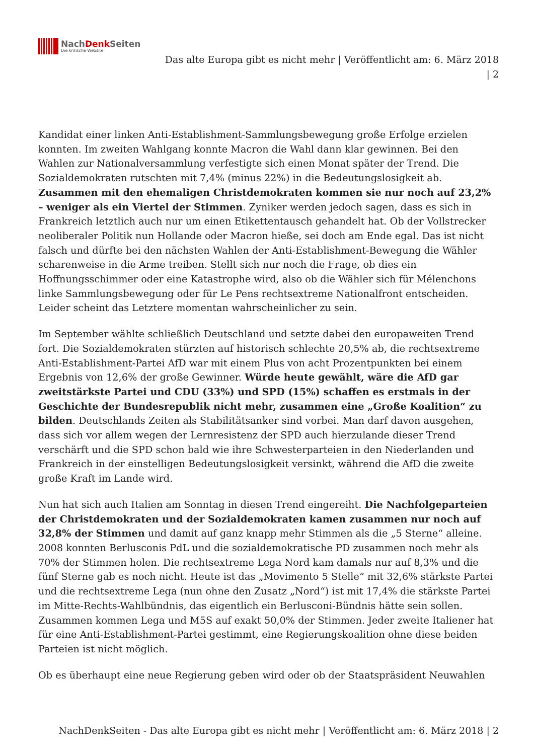NachDenk Seiten
Die kritische Website
Das alte Europa gibt es nicht mehr | Veröffentlicht am: 6. März 2018
| 2
Kandidat einer linken Anti-Establishment-Sammlungsbewegung große Erfolge erzielen konnten. Im zweiten Wahlgang konnte Macron die Wahl dann klar gewinnen. Bei den Wahlen zur Nationalversammlung verfestigte sich einen Monat später der Trend. Die Sozialdemokraten rutschten mit 7,4% (minus 22%) in die Bedeutungslosigkeit ab. Zusammen mit den ehemaligen Christdemokraten kommen sie nur noch auf 23,2% – weniger als ein Viertel der Stimmen. Zyniker werden jedoch sagen, dass es sich in Frankreich letztlich auch nur um einen Etikettentausch gehandelt hat. Ob der Vollstrecker neoliberaler Politik nun Hollande oder Macron hieße, sei doch am Ende egal. Das ist nicht falsch und dürfte bei den nächsten Wahlen der Anti-Establishment-Bewegung die Wähler scharenweise in die Arme treiben. Stellt sich nur noch die Frage, ob dies ein Hoffnungsschimmer oder eine Katastrophe wird, also ob die Wähler sich für Mélenchons linke Sammlungsbewegung oder für Le Pens rechtsextreme Nationalfront entscheiden. Leider scheint das Letztere momentan wahrscheinlicher zu sein.
Im September wählte schließlich Deutschland und setzte dabei den europaweiten Trend fort. Die Sozialdemokraten stürzten auf historisch schlechte 20,5% ab, die rechtsextreme Anti-Establishment-Partei AfD war mit einem Plus von acht Prozentpunkten bei einem Ergebnis von 12,6% der große Gewinner. Würde heute gewählt, wäre die AfD gar zweitstärkste Partei und CDU (33%) und SPD (15%) schaffen es erstmals in der Geschichte der Bundesrepublik nicht mehr, zusammen eine „Große Koalition“ zu bilden. Deutschlands Zeiten als Stabilitätsanker sind vorbei. Man darf davon ausgehen, dass sich vor allem wegen der Lernresistenz der SPD auch hierzulande dieser Trend verschärft und die SPD schon bald wie ihre Schwesterparteien in den Niederlanden und Frankreich in der einstelligen Bedeutungslosigkeit versinkt, während die AfD die zweite große Kraft im Lande wird.
Nun hat sich auch Italien am Sonntag in diesen Trend eingereiht. Die Nachfolgeparteien der Christdemokraten und der Sozialdemokraten kamen zusammen nur noch auf 32,8% der Stimmen und damit auf ganz knapp mehr Stimmen als die „5 Sterne“ alleine. 2008 konnten Berlusconis PdL und die sozialdemokratische PD zusammen noch mehr als 70% der Stimmen holen. Die rechtsextreme Lega Nord kam damals nur auf 8,3% und die fünf Sterne gab es noch nicht. Heute ist das „Movimento 5 Stelle“ mit 32,6% stärkste Partei und die rechtsextreme Lega (nun ohne den Zusatz „Nord“) ist mit 17,4% die stärkste Partei im Mitte-Rechts-Wahlbündnis, das eigentlich ein Berlusconi-Bündnis hätte sein sollen. Zusammen kommen Lega und M5S auf exakt 50,0% der Stimmen. Jeder zweite Italiener hat für eine Anti-Establishment-Partei gestimmt, eine Regierungskoalition ohne diese beiden Parteien ist nicht möglich.
Ob es überhaupt eine neue Regierung geben wird oder ob der Staatspräsident Neuwahlen
NachDenkSeiten - Das alte Europa gibt es nicht mehr | Veröffentlicht am: 6. März 2018 | 2